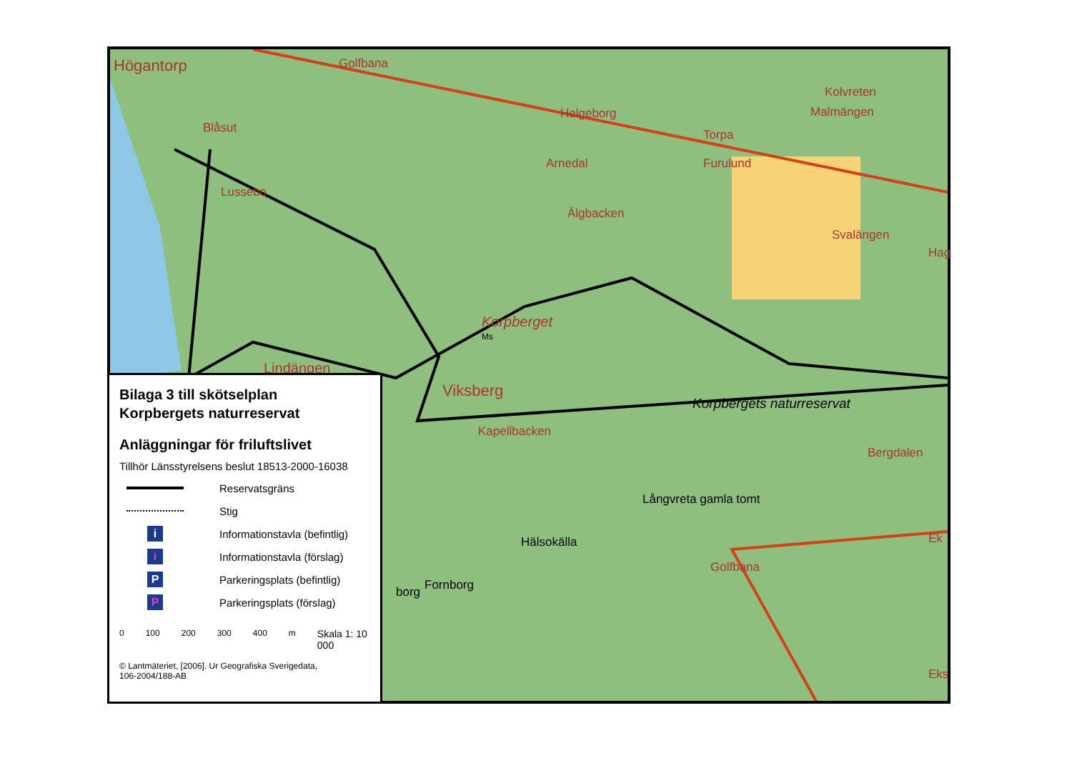Högantorp Golfbana
Blåsut
Lussebo
Helgeborg
Arnedal
Älgbacken
Torpa
Furulund
Kolvreten
Malmängen
Svalängen
Hag
Korpberget
Ms
Lindängen
Viksberg
Korpbergets naturreservat
Kapellbacken
Bergdalen
Långvreta gamla tomt
Hälsokälla Ek
Golfbana
Fornborg
borg
Eks
Bilaga 3 till skötselplan
Korpbergets naturreservat
Anläggningar för friluftslivet
Tillhör Länsstyrelsens beslut 18513-2000-16038
Reservatsgräns
Stig
i
Informationstavla (befintlig)
i
Informationstavla (förslag)
P
Parkeringsplats (befintlig)
P
Parkeringsplats (förslag)
0 100 200 300 400 m Skala 1: 10 000
© Lantmäteriet, [2006]. Ur Geografiska Sverigedata,
106-2004/188-AB